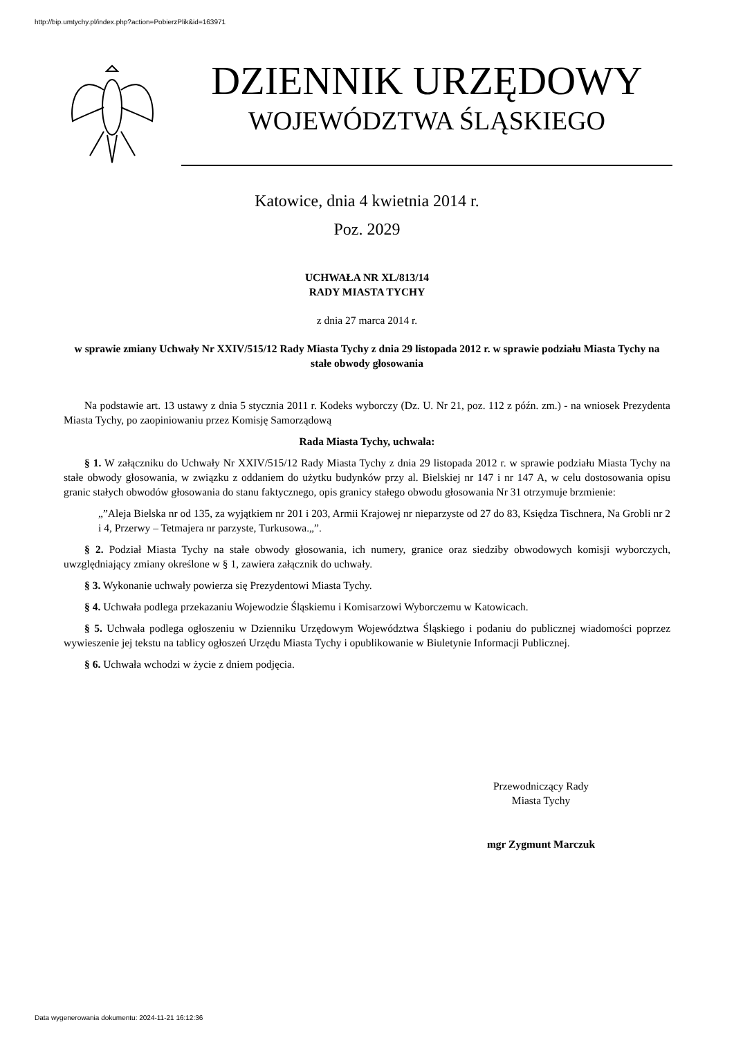http://bip.umtychy.pl/index.php?action=PobierzPlik&id=163971
DZIENNIK URZĘDOWY
WOJEWÓDZTWA ŚLĄSKIEGO
Katowice, dnia 4 kwietnia 2014 r.
Poz. 2029
UCHWAŁA NR XL/813/14
RADY MIASTA TYCHY
z dnia 27 marca 2014 r.
w sprawie zmiany Uchwały Nr XXIV/515/12 Rady Miasta Tychy z dnia 29 listopada 2012 r. w sprawie podziału Miasta Tychy na stałe obwody głosowania
Na podstawie art. 13 ustawy z dnia 5 stycznia 2011 r. Kodeks wyborczy (Dz. U. Nr 21, poz. 112 z późn. zm.) - na wniosek Prezydenta Miasta Tychy, po zaopiniowaniu przez Komisję Samorządową
Rada Miasta Tychy, uchwala:
§ 1. W załączniku do Uchwały Nr XXIV/515/12 Rady Miasta Tychy z dnia 29 listopada 2012 r. w sprawie podziału Miasta Tychy na stałe obwody głosowania, w związku z oddaniem do użytku budynków przy al. Bielskiej nr 147 i nr 147 A, w celu dostosowania opisu granic stałych obwodów głosowania do stanu faktycznego, opis granicy stałego obwodu głosowania Nr 31 otrzymuje brzmienie:
„”Aleja Bielska nr od 135, za wyjątkiem nr 201 i 203, Armii Krajowej nr nieparzyste od 27 do 83, Księdza Tischnera, Na Grobli nr 2 i 4, Przerwy – Tetmajera nr parzyste, Turkusowa.„”.
§ 2. Podział Miasta Tychy na stałe obwody głosowania, ich numery, granice oraz siedziby obwodowych komisji wyborczych, uwzględniający zmiany określone w § 1, zawiera załącznik do uchwały.
§ 3. Wykonanie uchwały powierza się Prezydentowi Miasta Tychy.
§ 4. Uchwała podlega przekazaniu Wojewodzie Śląskiemu i Komisarzowi Wyborczemu w Katowicach.
§ 5. Uchwała podlega ogłoszeniu w Dzienniku Urzędowym Województwa Śląskiego i podaniu do publicznej wiadomości poprzez wywieszenie jej tekstu na tablicy ogłoszeń Urzędu Miasta Tychy i opublikowanie w Biuletynie Informacji Publicznej.
§ 6. Uchwała wchodzi w życie z dniem podjęcia.
Przewodniczący Rady
Miasta Tychy
mgr Zygmunt Marczuk
Data wygenerowania dokumentu: 2024-11-21 16:12:36